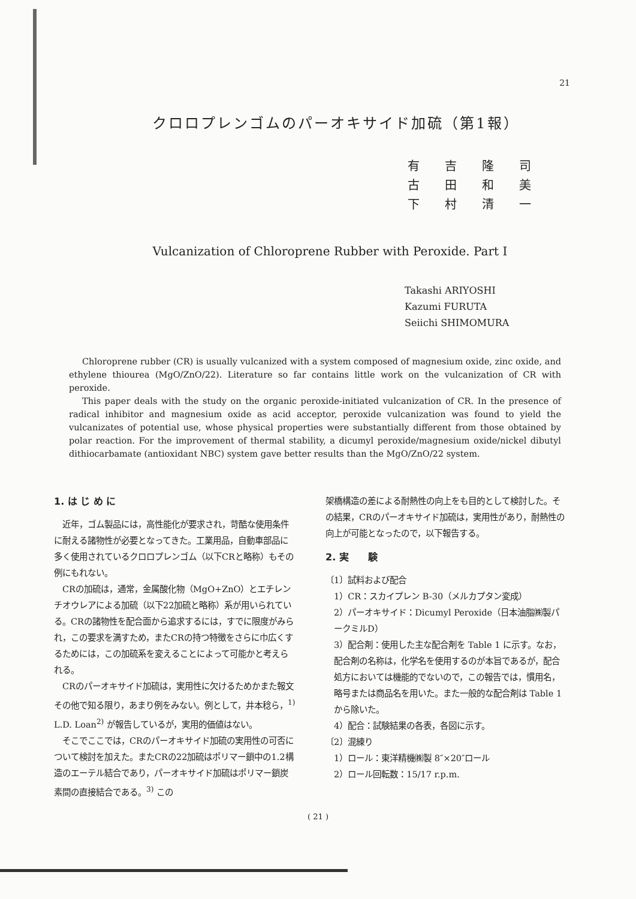21
クロロプレンゴムのパーオキサイド加硫（第1報）
有吉隆司
古田和美
下村清一
Vulcanization of Chloroprene Rubber with Peroxide. Part I
Takashi ARIYOSHI
Kazumi FURUTA
Seiichi SHIMOMURA
Chloroprene rubber (CR) is usually vulcanized with a system composed of magnesium oxide, zinc oxide, and ethylene thiourea (MgO/ZnO/22). Literature so far contains little work on the vulcanization of CR with peroxide.
This paper deals with the study on the organic peroxide-initiated vulcanization of CR. In the presence of radical inhibitor and magnesium oxide as acid acceptor, peroxide vulcanization was found to yield the vulcanizates of potential use, whose physical properties were substantially different from those obtained by polar reaction. For the improvement of thermal stability, a dicumyl peroxide/magnesium oxide/nickel dibutyl dithiocarbamate (antioxidant NBC) system gave better results than the MgO/ZnO/22 system.
1. は じ め に
近年，ゴム製品には，高性能化が要求され，苛酷な使用条件に耐える諸物性が必要となってきた。工業用品，自動車部品に多く使用されているクロロプレンゴム（以下CRと略称）もその例にもれない。
CRの加硫は，通常，金属酸化物（MgO+ZnO）とエチレンチオウレアによる加硫（以下22加硫と略称）系が用いられている。CRの諸物性を配合面から追求するには，すでに限度がみられ，この要求を満すため，またCRの持つ特徴をさらに巾広くするためには，この加硫系を変えることによって可能かと考えられる。
CRのパーオキサイド加硫は，実用性に欠けるためかまた報文その他で知る限り，あまり例をみない。例として，井本稔ら，<sup>1)</sup> L.D. Loan<sup>2)</sup> が報告しているが，実用的価値はない。
そこでここでは，CRのパーオキサイド加硫の実用性の可否について検討を加えた。またCRの22加硫はポリマー鎖中の1.2構造のエーテル結合であり，パーオキサイド加硫はポリマー鎖炭素間の直接結合である。<sup>3)</sup> この
架橋構造の差による耐熱性の向上をも目的として検討した。その結果，CRのパーオキサイド加硫は，実用性があり，耐熱性の向上が可能となったので，以下報告する。
2. 実　　験
〔1〕試料および配合
1）CR：スカイプレン B-30（メルカプタン変成）
2）パーオキサイド：Dicumyl Peroxide（日本油脂㈱製パークミルD）
3）配合剤：使用した主な配合剤を Table 1 に示す。なお，配合剤の名称は，化学名を使用するのが本旨であるが，配合処方においては機能的でないので，この報告では，慣用名，略号または商品名を用いた。また一般的な配合剤は Table 1 から除いた。
4）配合：試験結果の各表，各図に示す。
〔2〕混練り
1）ロール：東洋精機㈱製 8″×20″ロール
2）ロール回転数：15/17 r.p.m.
( 21 )